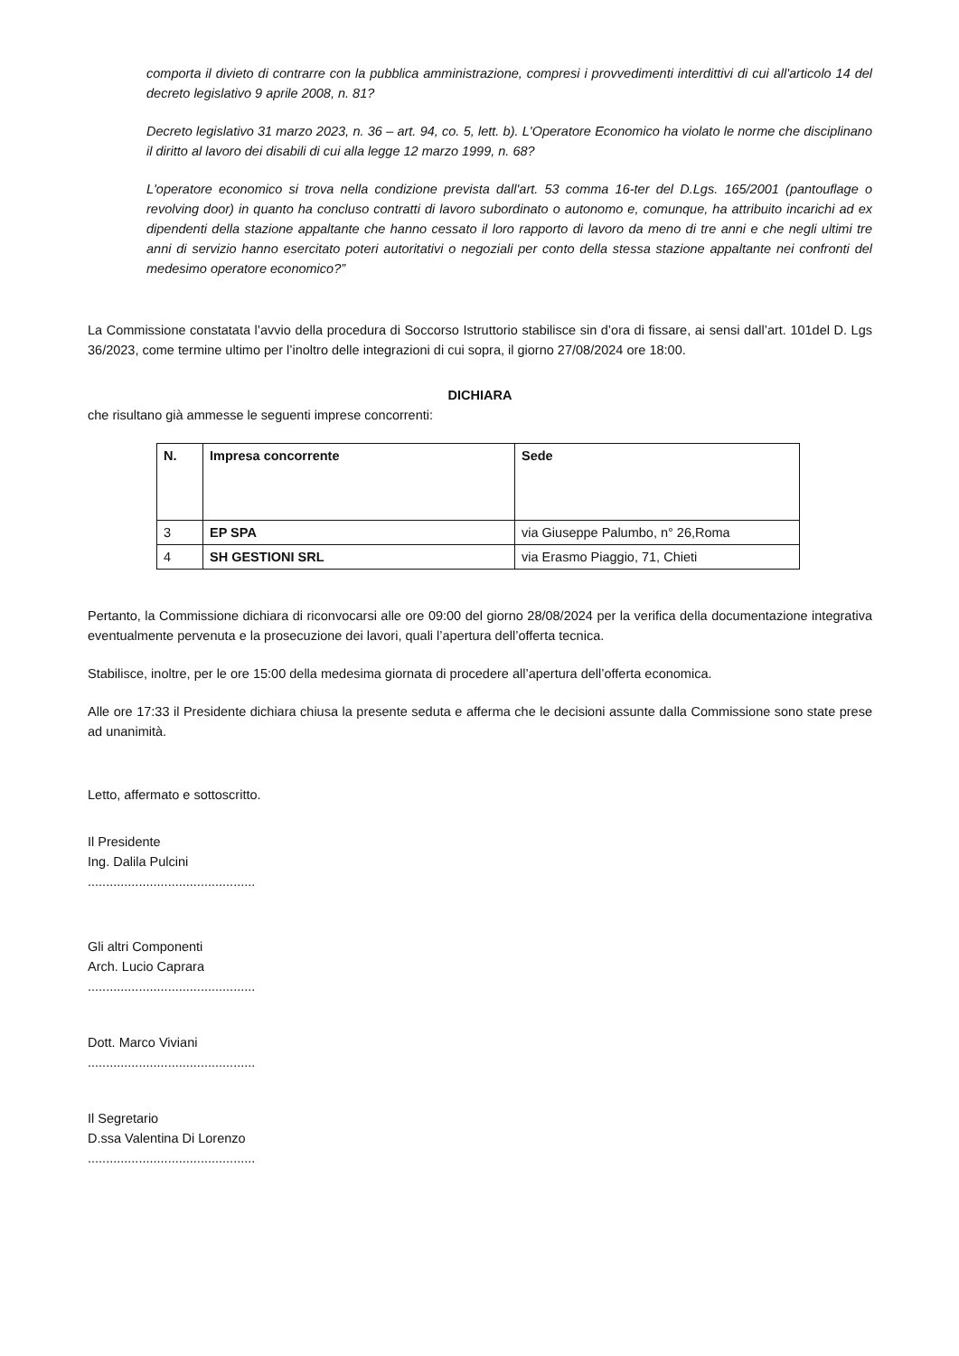comporta il divieto di contrarre con la pubblica amministrazione, compresi i provvedimenti interdittivi di cui all'articolo 14 del decreto legislativo 9 aprile 2008, n. 81?
Decreto legislativo 31 marzo 2023, n. 36 – art. 94, co. 5, lett. b). L'Operatore Economico ha violato le norme che disciplinano il diritto al lavoro dei disabili di cui alla legge 12 marzo 1999, n. 68?
L'operatore economico si trova nella condizione prevista dall'art. 53 comma 16-ter del D.Lgs. 165/2001 (pantouflage o revolving door) in quanto ha concluso contratti di lavoro subordinato o autonomo e, comunque, ha attribuito incarichi ad ex dipendenti della stazione appaltante che hanno cessato il loro rapporto di lavoro da meno di tre anni e che negli ultimi tre anni di servizio hanno esercitato poteri autoritativi o negoziali per conto della stessa stazione appaltante nei confronti del medesimo operatore economico?”
La Commissione constatata l’avvio della procedura di Soccorso Istruttorio stabilisce sin d’ora di fissare, ai sensi dall’art. 101del D. Lgs 36/2023, come termine ultimo per l’inoltro delle integrazioni di cui sopra, il giorno 27/08/2024 ore 18:00.
DICHIARA
che risultano già ammesse le seguenti imprese concorrenti:
| N. | Impresa concorrente | Sede |
| --- | --- | --- |
| 3 | EP SPA | via Giuseppe Palumbo, n° 26,Roma |
| 4 | SH GESTIONI SRL | via Erasmo Piaggio, 71, Chieti |
Pertanto, la Commissione dichiara di riconvocarsi alle ore 09:00 del giorno 28/08/2024 per la verifica della documentazione integrativa eventualmente pervenuta e la prosecuzione dei lavori, quali l’apertura dell’offerta tecnica.
Stabilisce, inoltre, per le ore 15:00 della medesima giornata di procedere all’apertura dell’offerta economica.
Alle ore 17:33 il Presidente dichiara chiusa la presente seduta e afferma che le decisioni assunte dalla Commissione sono state prese ad unanimità.
Letto, affermato e sottoscritto.
Il Presidente
Ing. Dalila Pulcini
..............................................
Gli altri Componenti
Arch. Lucio Caprara
..............................................
Dott. Marco Viviani
..............................................
Il Segretario
D.ssa Valentina Di Lorenzo
..............................................